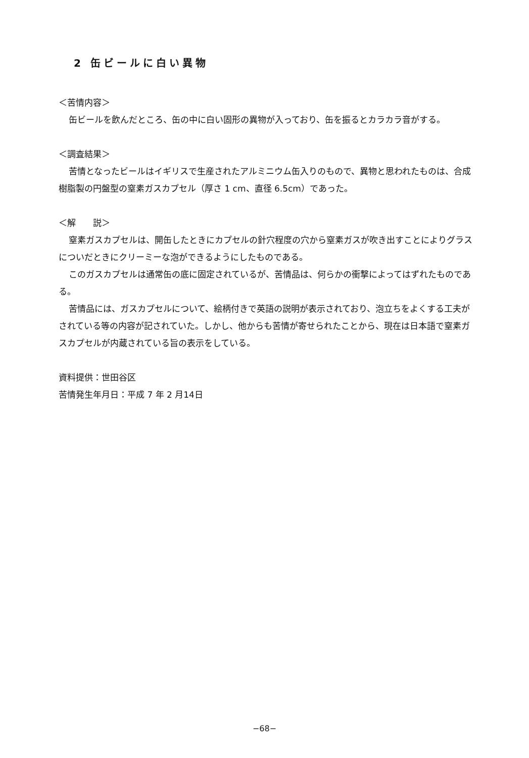2 缶ビールに白い異物
＜苦情内容＞
缶ビールを飲んだところ、缶の中に白い固形の異物が入っており、缶を振るとカラカラ音がする。
＜調査結果＞
苦情となったビールはイギリスで生産されたアルミニウム缶入りのもので、異物と思われたものは、合成樹脂製の円盤型の窒素ガスカプセル（厚さ 1 cm、直径 6.5cm）であった。
＜解　　説＞
窒素ガスカプセルは、開缶したときにカプセルの針穴程度の穴から窒素ガスが吹き出すことによりグラスについだときにクリーミーな泡ができるようにしたものである。
このガスカプセルは通常缶の底に固定されているが、苦情品は、何らかの衝撃によってはずれたものである。
苦情品には、ガスカプセルについて、絵柄付きで英語の説明が表示されており、泡立ちをよくする工夫がされている等の内容が記されていた。しかし、他からも苦情が寄せられたことから、現在は日本語で窒素ガスカプセルが内蔵されている旨の表示をしている。
資料提供：世田谷区
苦情発生年月日：平成 7 年 2 月14日
−68−